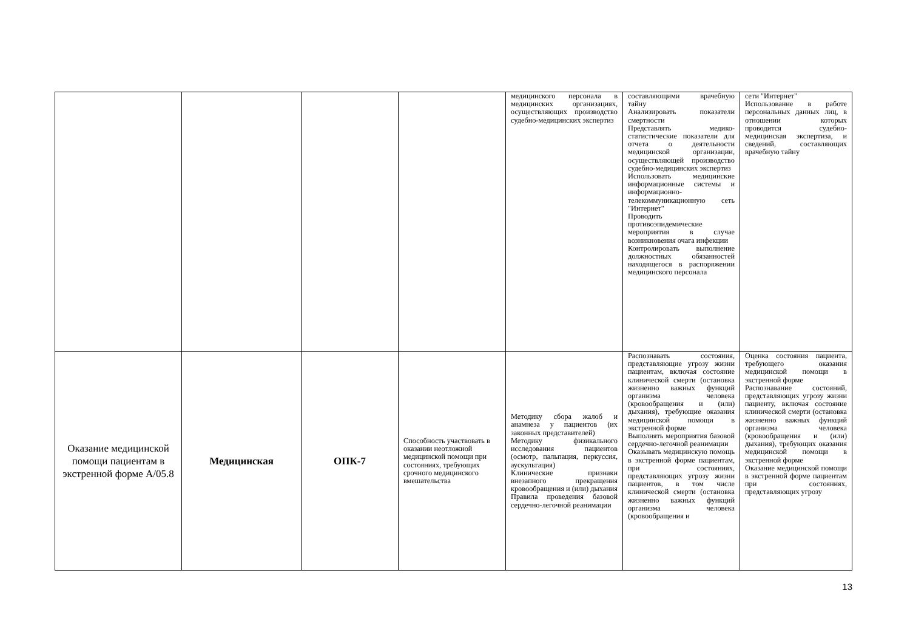| | | | | медицинского персонала в медицинских организациях, осуществляющих производство судебно-медицинских экспертиз | составляющими врачебную тайну Анализировать показатели смертности Представлять медико-статистические показатели для отчета о деятельности медицинской организации, осуществляющей производство судебно-медицинских экспертиз Использовать медицинские информационные системы и информационно-телекоммуникационную сеть "Интернет" Проводить противоэпидемические мероприятия в случае возникновения очага инфекции Контролировать выполнение должностных обязанностей находящегося в распоряжении медицинского персонала | сети "Интернет" Использование в работе персональных данных лиц, в отношении которых проводится судебно-медицинская экспертиза, и сведений, составляющих врачебную тайну |
| Оказание медицинской помощи пациентам в экстренной форме А/05.8 | Медицинская | ОПК-7 | Способность участвовать в оказании неотложной медицинской помощи при состояниях, требующих срочного медицинского вмешательства | Методику сбора жалоб и анамнеза у пациентов (их законных представителей) Методику физикального исследования пациентов (осмотр, пальпация, перкуссия, аускультация) Клинические признаки внезапного прекращения кровообращения и (или) дыхания Правила проведения базовой сердечно-легочной реанимации | Распознавать состояния, представляющие угрозу жизни пациентам, включая состояние клинической смерти (остановка жизненно важных функций организма человека (кровообращения и (или) дыхания), требующие оказания медицинской помощи в экстренной форме Выполнять мероприятия базовой сердечно-легочной реанимации Оказывать медицинскую помощь в экстренной форме пациентам, при состояниях, представляющих угрозу жизни пациентов, в том числе клинической смерти (остановка жизненно важных функций организма человека (кровообращения и | Оценка состояния пациента, требующего оказания медицинской помощи в экстренной форме Распознавание состояний, представляющих угрозу жизни пациенту, включая состояние клинической смерти (остановка жизненно важных функций организма человека (кровообращения и (или) дыхания), требующих оказания медицинской помощи в экстренной форме Оказание медицинской помощи в экстренной форме пациентам при состояниях, представляющих угрозу |
13